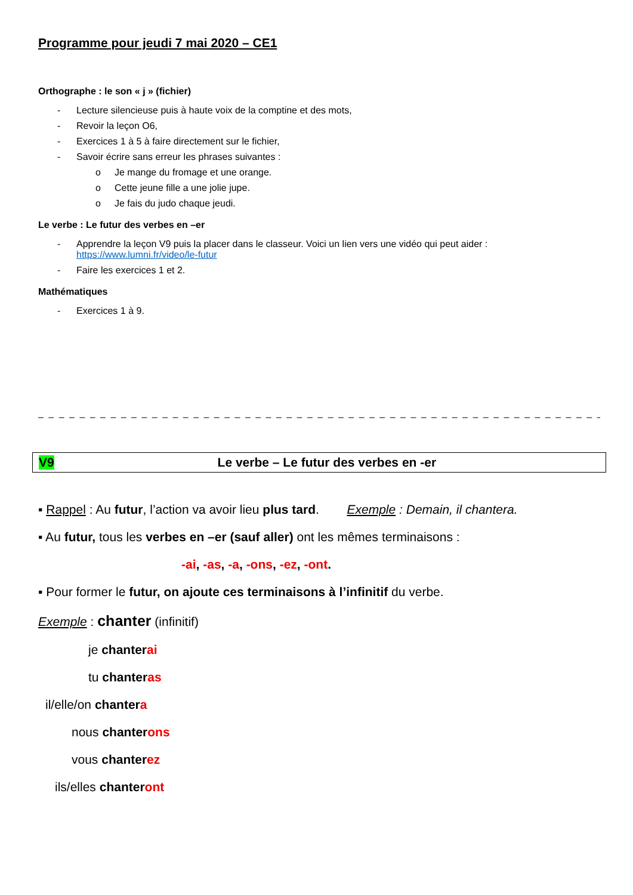Programme pour jeudi 7 mai 2020 – CE1
Orthographe : le son « j » (fichier)
- Lecture silencieuse puis à haute voix de la comptine et des mots,
- Revoir la leçon O6,
- Exercices 1 à 5 à faire directement sur le fichier,
- Savoir écrire sans erreur les phrases suivantes :
o Je mange du fromage et une orange.
o Cette jeune fille a une jolie jupe.
o Je fais du judo chaque jeudi.
Le verbe : Le futur des verbes en –er
- Apprendre la leçon V9 puis la placer dans le classeur. Voici un lien vers une vidéo qui peut aider :
https://www.lumni.fr/video/le-futur
- Faire les exercices 1 et 2.
Mathématiques
- Exercices 1 à 9.
– – – – – – – – – – – – – – – – – – – – – – – – – – – – – – – – – – – – – – – – – – – – – – – – – – – – – – – – –
V9 Le verbe – Le futur des verbes en -er
▪ Rappel : Au futur, l’action va avoir lieu plus tard. Exemple : Demain, il chantera.
▪ Au futur, tous les verbes en –er (sauf aller) ont les mêmes terminaisons :
-ai, -as, -a, -ons, -ez, -ont.
▪ Pour former le futur, on ajoute ces terminaisons à l’infinitif du verbe.
Exemple : chanter (infinitif)
je chanter ai
tu chanter as
il/elle/on chanter a
nous chanter ons
vous chanter ez
ils/elles chanter ont